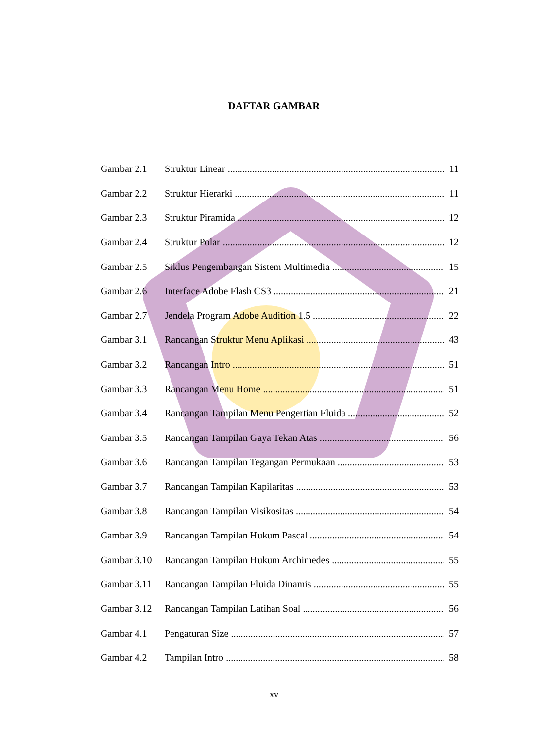DAFTAR GAMBAR
Gambar 2.1 Struktur Linear 11
Gambar 2.2 Struktur Hierarki 11
Gambar 2.3 Struktur Piramida 12
Gambar 2.4 Struktur Polar 12
Gambar 2.5 Siklus Pengembangan Sistem Multimedia 15
Gambar 2.6 Interface Adobe Flash CS3 21
Gambar 2.7 Jendela Program Adobe Audition 1.5 22
Gambar 3.1 Rancangan Struktur Menu Aplikasi 43
Gambar 3.2 Rancangan Intro 51
Gambar 3.3 Rancangan Menu Home 51
Gambar 3.4 Rancangan Tampilan Menu Pengertian Fluida 52
Gambar 3.5 Rancangan Tampilan Gaya Tekan Atas 56
Gambar 3.6 Rancangan Tampilan Tegangan Permukaan 53
Gambar 3.7 Rancangan Tampilan Kapilaritas 53
Gambar 3.8 Rancangan Tampilan Visikositas 54
Gambar 3.9 Rancangan Tampilan Hukum Pascal 54
Gambar 3.10 Rancangan Tampilan Hukum Archimedes 55
Gambar 3.11 Rancangan Tampilan Fluida Dinamis 55
Gambar 3.12 Rancangan Tampilan Latihan Soal 56
Gambar 4.1 Pengaturan Size 57
Gambar 4.2 Tampilan Intro 58
xv